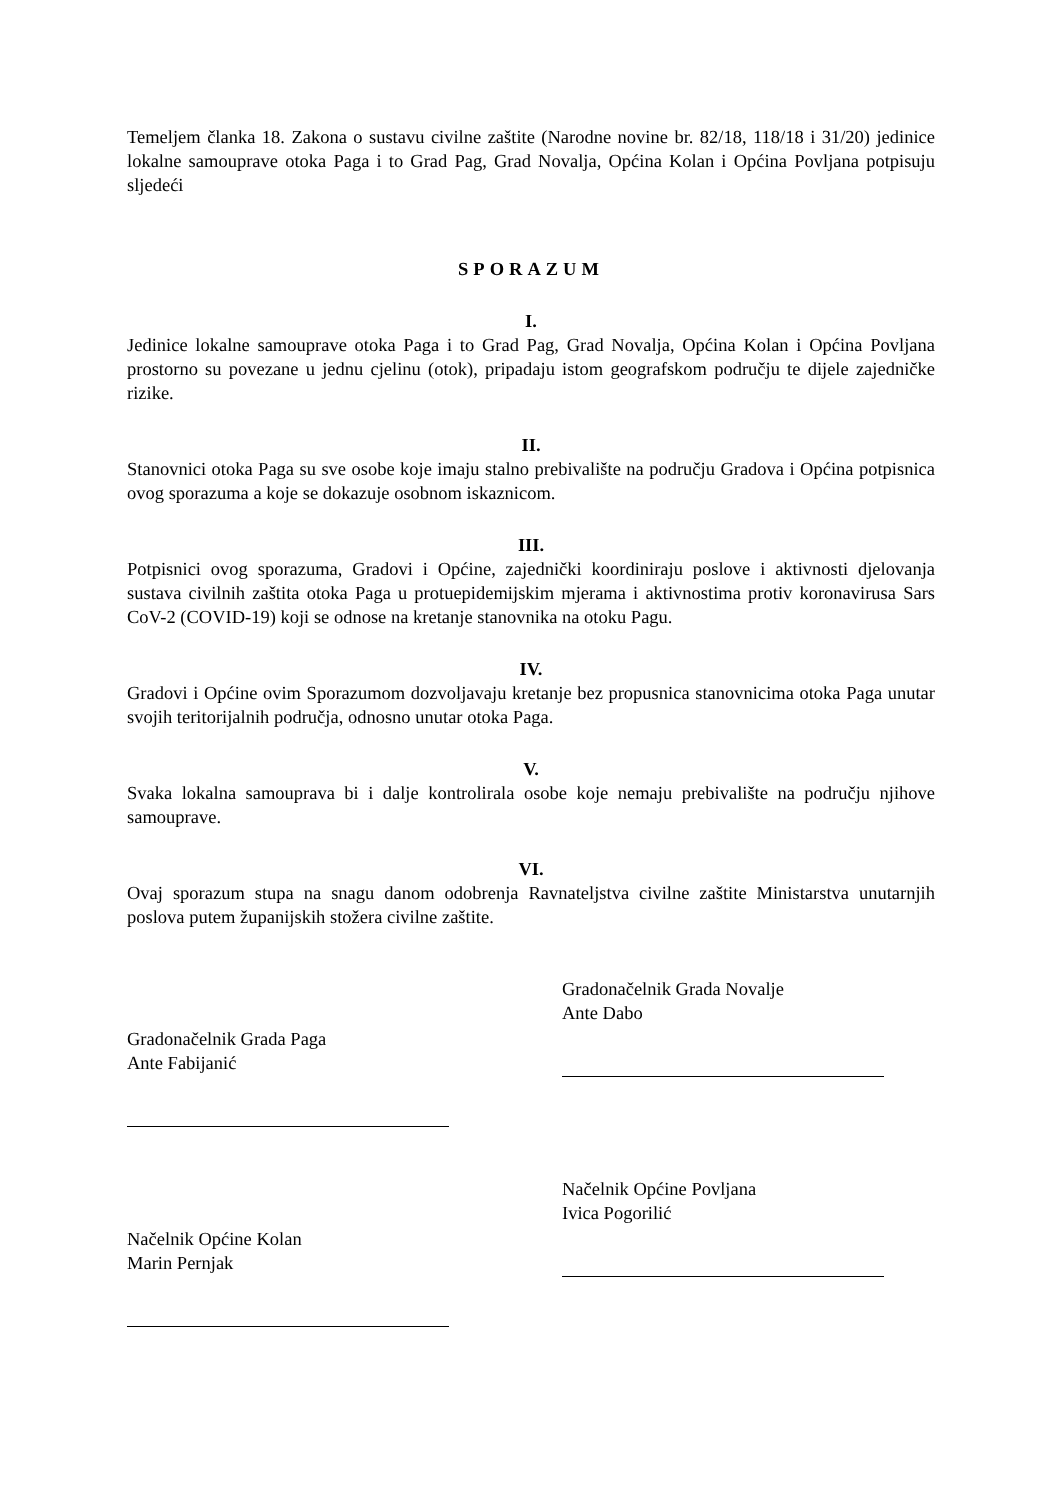Temeljem članka 18. Zakona o sustavu civilne zaštite (Narodne novine br. 82/18, 118/18 i 31/20) jedinice lokalne samouprave otoka Paga i to Grad Pag, Grad Novalja, Općina Kolan i Općina Povljana potpisuju sljedeći
SPORAZUM
I.
Jedinice lokalne samouprave otoka Paga i to Grad Pag, Grad Novalja, Općina Kolan i Općina Povljana prostorno su povezane u jednu cjelinu (otok), pripadaju istom geografskom području te dijele zajedničke rizike.
II.
Stanovnici otoka Paga su sve osobe koje imaju stalno prebivalište na području Gradova i Općina potpisnica ovog sporazuma a koje se dokazuje osobnom iskaznicom.
III.
Potpisnici ovog sporazuma, Gradovi i Općine, zajednički koordiniraju poslove i aktivnosti djelovanja sustava civilnih zaštita otoka Paga u protuepidemijskim mjerama i aktivnostima protiv koronavirusa Sars CoV-2 (COVID-19) koji se odnose na kretanje stanovnika na otoku Pagu.
IV.
Gradovi i Općine ovim Sporazumom dozvoljavaju kretanje bez propusnica stanovnicima otoka Paga unutar svojih teritorijalnih područja, odnosno unutar otoka Paga.
V.
Svaka lokalna samouprava bi i dalje kontrolirala osobe koje nemaju prebivalište na području njihove samouprave.
VI.
Ovaj sporazum stupa na snagu danom odobrenja Ravnateljstva civilne zaštite Ministarstva unutarnjih poslova putem županijskih stožera civilne zaštite.
Gradonačelnik Grada Paga
Ante Fabijanić
Načelnik Općine Kolan
Marin Pernjak
Gradonačelnik Grada Novalje
Ante Dabo
Načelnik Općine Povljana
Ivica Pogorilić